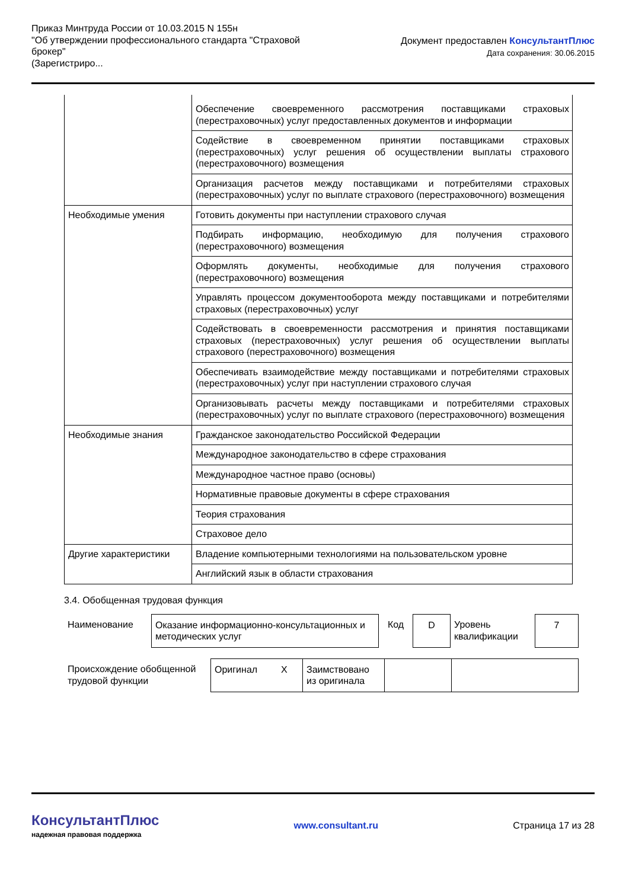Приказ Минтруда России от 10.03.2015 N 155н
"Об утверждении профессионального стандарта "Страховой
брокер"
(Зарегистриро...
Документ предоставлен КонсультантПлюс
Дата сохранения: 30.06.2015
| | Обеспечение своевременного рассмотрения поставщиками страховых (перестраховочных) услуг предоставленных документов и информации |
| | Содействие в своевременном принятии поставщиками страховых (перестраховочных) услуг решения об осуществлении выплаты страхового (перестраховочного) возмещения |
| | Организация расчетов между поставщиками и потребителями страховых (перестраховочных) услуг по выплате страхового (перестраховочного) возмещения |
| Необходимые умения | Готовить документы при наступлении страхового случая |
| | Подбирать информацию, необходимую для получения страхового (перестраховочного) возмещения |
| | Оформлять документы, необходимые для получения страхового (перестраховочного) возмещения |
| | Управлять процессом документооборота между поставщиками и потребителями страховых (перестраховочных) услуг |
| | Содействовать в своевременности рассмотрения и принятия поставщиками страховых (перестраховочных) услуг решения об осуществлении выплаты страхового (перестраховочного) возмещения |
| | Обеспечивать взаимодействие между поставщиками и потребителями страховых (перестраховочных) услуг при наступлении страхового случая |
| | Организовывать расчеты между поставщиками и потребителями страховых (перестраховочных) услуг по выплате страхового (перестраховочного) возмещения |
| Необходимые знания | Гражданское законодательство Российской Федерации |
| | Международное законодательство в сфере страхования |
| | Международное частное право (основы) |
| | Нормативные правовые документы в сфере страхования |
| | Теория страхования |
| | Страховое дело |
| Другие характеристики | Владение компьютерными технологиями на пользовательском уровне |
| | Английский язык в области страхования |
3.4. Обобщенная трудовая функция
| Наименование | Оказание информационно-консультационных и методических услуг | Код | D | Уровень квалификации | 7 |
| Происхождение обобщенной трудовой функции | Оригинал | X | Заимствовано из оригинала | | |
КонсультантПлюс
надежная правовая поддержка
www.consultant.ru Страница 17 из 28